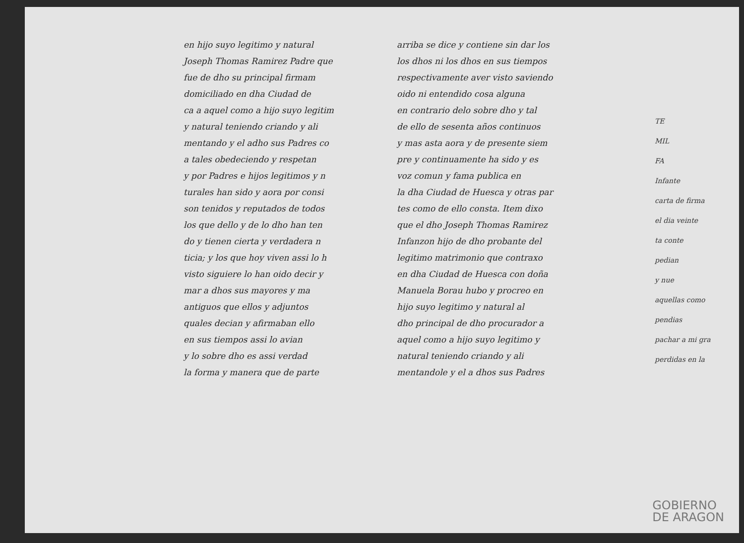en hijo suyo legitimo y natural
Joseph Thomas Ramirez Padre que
fue de dho su principal firmam
domiciliado en dha Ciudad de
ca a aquel como a hijo suyo legitim
y natural teniendo criando y ali
mentando y el adho sus Padres co
a tales obedeciendo y respetan
y por Padres e hijos legitimos y n
turales han sido y aora por consi
son tenidos y reputados de todos
los que dello y de lo dho han ten
do y tienen cierta y verdadera n
ticia; y los que hoy viven assi lo h
visto siguiere lo han oido decir y
mar a dhos sus mayores y ma
antiguos que ellos y adjuntos
quales decian y afirmaban ello
en sus tiempos assi lo avian
y lo sobre dho es assi verdad
la forma y manera que de parte
arriba se dice y contiene sin dar los
los dhos ni los dhos en sus tiempos
respectivamente aver visto saviendo
oido ni entendido cosa alguna
en contrario delo sobre dho y tal
de ello de sesenta años continuos
y mas asta aora y de presente siem
pre y continuamente ha sido y es
voz comun y fama publica en
la dha Ciudad de Huesca y otras par
tes como de ello consta. Item dixo
que el dho Joseph Thomas Ramirez
Infanzon hijo de dho probante del
legitimo matrimonio que contraxo
en dha Ciudad de Huesca con doña
Manuela Borau hubo y procreo en
hijo suyo legitimo y natural al
dho principal de dho procurador a
aquel como a hijo suyo legitimo y
natural teniendo criando y ali
mentandole y el a dhos sus Padres
TE
MIL
FA
Infante
carta de firma
el dia veinte
ta conte
pedian
y nue
aquellas como
pendias
pachar a mi gra
perdidas en la
GOBIERNO
DE ARAGON